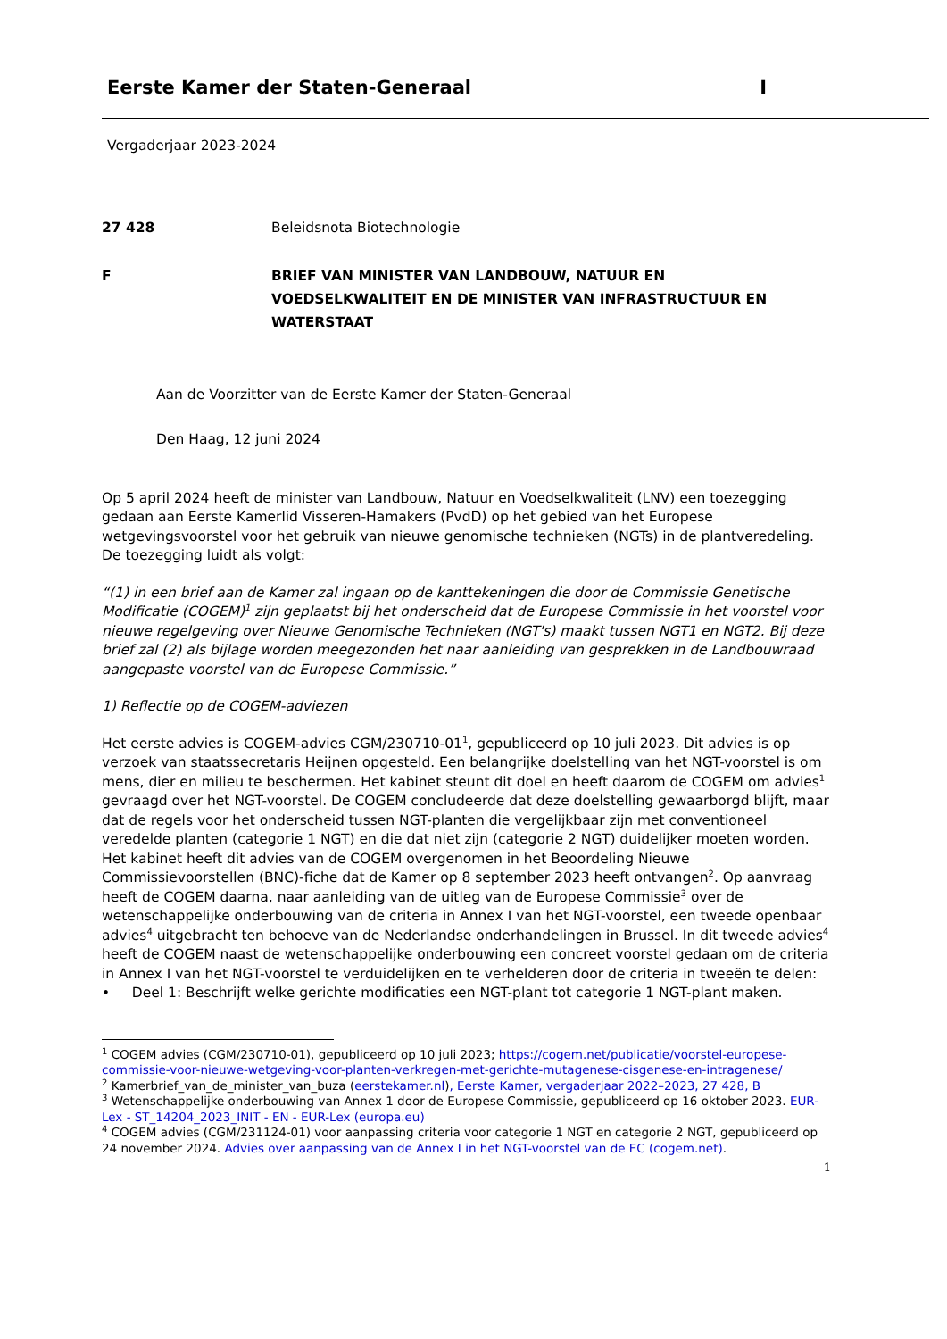Eerste Kamer der Staten-Generaal I
Vergaderjaar 2023-2024
27 428 Beleidsnota Biotechnologie
F BRIEF VAN MINISTER VAN LANDBOUW, NATUUR EN VOEDSELKWALITEIT EN DE MINISTER VAN INFRASTRUCTUUR EN WATERSTAAT
Aan de Voorzitter van de Eerste Kamer der Staten-Generaal
Den Haag, 12 juni 2024
Op 5 april 2024 heeft de minister van Landbouw, Natuur en Voedselkwaliteit (LNV) een toezegging gedaan aan Eerste Kamerlid Visseren-Hamakers (PvdD) op het gebied van het Europese wetgevingsvoorstel voor het gebruik van nieuwe genomische technieken (NGTs) in de plantveredeling. De toezegging luidt als volgt:
“(1) in een brief aan de Kamer zal ingaan op de kanttekeningen die door de Commissie Genetische Modificatie (COGEM)<sup>1</sup> zijn geplaatst bij het onderscheid dat de Europese Commissie in het voorstel voor nieuwe regelgeving over Nieuwe Genomische Technieken (NGT's) maakt tussen NGT1 en NGT2. Bij deze brief zal (2) als bijlage worden meegezonden het naar aanleiding van gesprekken in de Landbouwraad aangepaste voorstel van de Europese Commissie.”
1) Reflectie op de COGEM-adviezen
Het eerste advies is COGEM-advies CGM/230710-01<sup>1</sup>, gepubliceerd op 10 juli 2023. Dit advies is op verzoek van staatssecretaris Heijnen opgesteld. Een belangrijke doelstelling van het NGT-voorstel is om mens, dier en milieu te beschermen. Het kabinet steunt dit doel en heeft daarom de COGEM om advies<sup>1</sup> gevraagd over het NGT-voorstel. De COGEM concludeerde dat deze doelstelling gewaarborgd blijft, maar dat de regels voor het onderscheid tussen NGT-planten die vergelijkbaar zijn met conventioneel veredelde planten (categorie 1 NGT) en die dat niet zijn (categorie 2 NGT) duidelijker moeten worden. Het kabinet heeft dit advies van de COGEM overgenomen in het Beoordeling Nieuwe Commissievoorstellen (BNC)-fiche dat de Kamer op 8 september 2023 heeft ontvangen<sup>2</sup>. Op aanvraag heeft de COGEM daarna, naar aanleiding van de uitleg van de Europese Commissie<sup>3</sup> over de wetenschappelijke onderbouwing van de criteria in Annex I van het NGT-voorstel, een tweede openbaar advies<sup>4</sup> uitgebracht ten behoeve van de Nederlandse onderhandelingen in Brussel. In dit tweede advies<sup>4</sup> heeft de COGEM naast de wetenschappelijke onderbouwing een concreet voorstel gedaan om de criteria in Annex I van het NGT-voorstel te verduidelijken en te verhelderen door de criteria in tweeën te delen:
• Deel 1: Beschrijft welke gerichte modificaties een NGT-plant tot categorie 1 NGT-plant maken.
<sup>1</sup> COGEM advies (CGM/230710-01), gepubliceerd op 10 juli 2023; https://cogem.net/publicatie/voorstel-europese-commissie-voor-nieuwe-wetgeving-voor-planten-verkregen-met-gerichte-mutagenese-cisgenese-en-intragenese/
<sup>2</sup> Kamerbrief_van_de_minister_van_buza (eerstekamer.nl), Eerste Kamer, vergaderjaar 2022–2023, 27 428, B
<sup>3</sup> Wetenschappelijke onderbouwing van Annex 1 door de Europese Commissie, gepubliceerd op 16 oktober 2023. EUR-Lex - ST_14204_2023_INIT - EN - EUR-Lex (europa.eu)
<sup>4</sup> COGEM advies (CGM/231124-01) voor aanpassing criteria voor categorie 1 NGT en categorie 2 NGT, gepubliceerd op 24 november 2024. Advies over aanpassing van de Annex I in het NGT-voorstel van de EC (cogem.net).
1